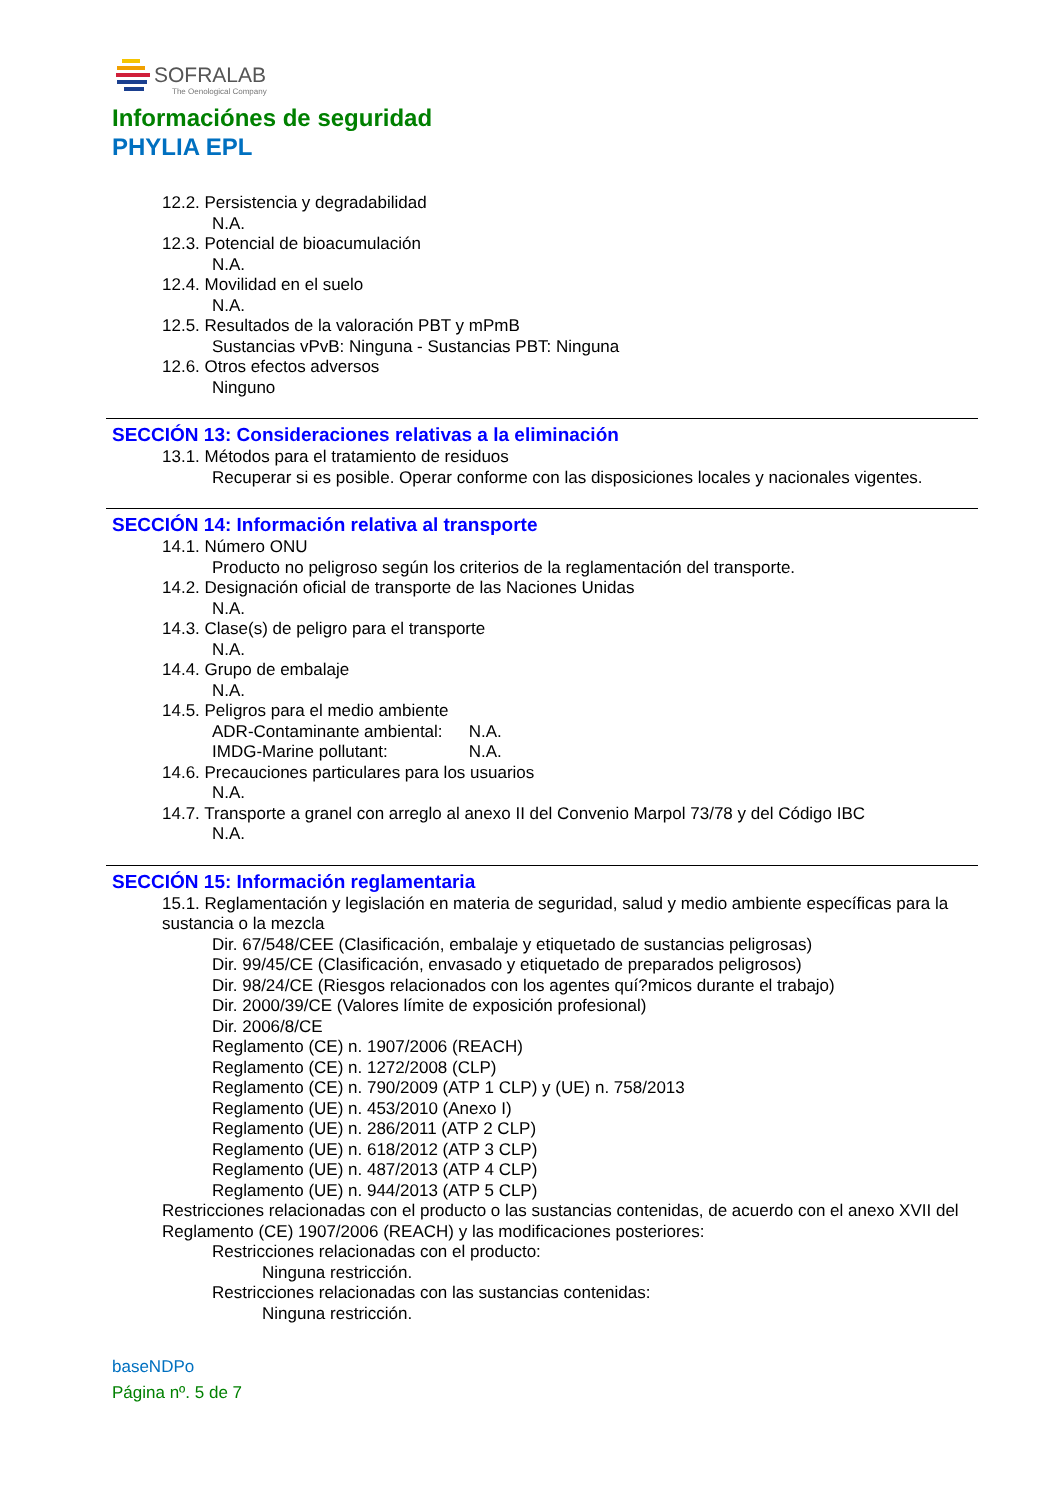SOFRALAB
The Oenological Company
Informaciónes de seguridad
PHYLIA EPL
12.2. Persistencia y degradabilidad
N.A.
12.3. Potencial de bioacumulación
N.A.
12.4. Movilidad en el suelo
N.A.
12.5. Resultados de la valoración PBT y mPmB
Sustancias vPvB: Ninguna - Sustancias PBT: Ninguna
12.6. Otros efectos adversos
Ninguno
SECCIÓN 13: Consideraciones relativas a la eliminación
13.1. Métodos para el tratamiento de residuos
Recuperar si es posible. Operar conforme con las disposiciones locales y nacionales vigentes.
SECCIÓN 14: Información relativa al transporte
14.1. Número ONU
Producto no peligroso según los criterios de la reglamentación del transporte.
14.2. Designación oficial de transporte de las Naciones Unidas
N.A.
14.3. Clase(s) de peligro para el transporte
N.A.
14.4. Grupo de embalaje
N.A.
14.5. Peligros para el medio ambiente
ADR-Contaminante ambiental: N.A.
IMDG-Marine pollutant: N.A.
14.6. Precauciones particulares para los usuarios
N.A.
14.7. Transporte a granel con arreglo al anexo II del Convenio Marpol 73/78 y del Código IBC
N.A.
SECCIÓN 15: Información reglamentaria
15.1. Reglamentación y legislación en materia de seguridad, salud y medio ambiente específicas para la sustancia o la mezcla
Dir. 67/548/CEE (Clasificación, embalaje y etiquetado de sustancias peligrosas)
Dir. 99/45/CE (Clasificación, envasado y etiquetado de preparados peligrosos)
Dir. 98/24/CE (Riesgos relacionados con los agentes quí?micos durante el trabajo)
Dir. 2000/39/CE (Valores límite de exposición profesional)
Dir. 2006/8/CE
Reglamento (CE) n. 1907/2006 (REACH)
Reglamento (CE) n. 1272/2008 (CLP)
Reglamento (CE) n. 790/2009 (ATP 1 CLP) y (UE) n. 758/2013
Reglamento (UE) n. 453/2010 (Anexo I)
Reglamento (UE) n. 286/2011 (ATP 2 CLP)
Reglamento (UE) n. 618/2012 (ATP 3 CLP)
Reglamento (UE) n. 487/2013 (ATP 4 CLP)
Reglamento (UE) n. 944/2013 (ATP 5 CLP)
Restricciones relacionadas con el producto o las sustancias contenidas, de acuerdo con el anexo XVII del Reglamento (CE) 1907/2006 (REACH) y las modificaciones posteriores:
Restricciones relacionadas con el producto:
Ninguna restricción.
Restricciones relacionadas con las sustancias contenidas:
Ninguna restricción.
baseNDPo
Página nº. 5 de 7